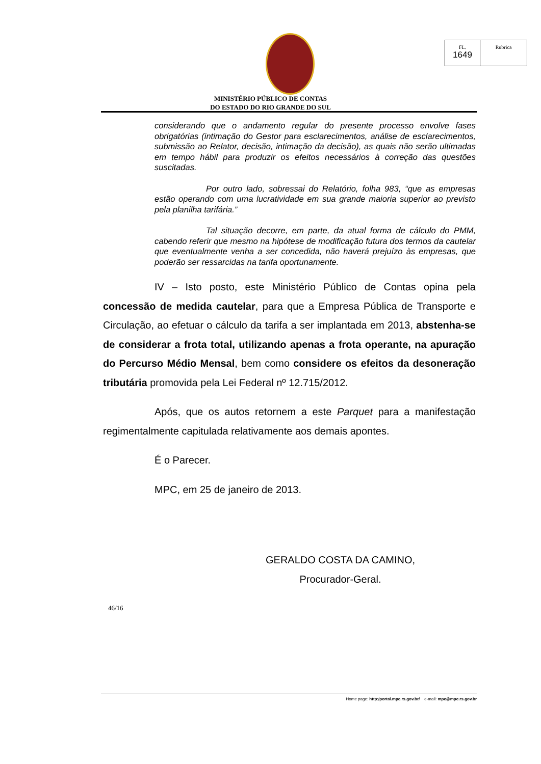FL.
1649
Rubrica
MINISTÉRIO PÚBLICO DE CONTAS
DO ESTADO DO RIO GRANDE DO SUL
considerando que o andamento regular do presente processo envolve fases obrigatórias (intimação do Gestor para esclarecimentos, análise de esclarecimentos, submissão ao Relator, decisão, intimação da decisão), as quais não serão ultimadas em tempo hábil para produzir os efeitos necessários à correção das questões suscitadas.
Por outro lado, sobressai do Relatório, folha 983, “que as empresas estão operando com uma lucratividade em sua grande maioria superior ao previsto pela planilha tarifária.”
Tal situação decorre, em parte, da atual forma de cálculo do PMM, cabendo referir que mesmo na hipótese de modificação futura dos termos da cautelar que eventualmente venha a ser concedida, não haverá prejuízo às empresas, que poderão ser ressarcidas na tarifa oportunamente.
IV – Isto posto, este Ministério Público de Contas opina pela concessão de medida cautelar, para que a Empresa Pública de Transporte e Circulação, ao efetuar o cálculo da tarifa a ser implantada em 2013, abstenha-se de considerar a frota total, utilizando apenas a frota operante, na apuração do Percurso Médio Mensal, bem como considere os efeitos da desoneração tributária promovida pela Lei Federal nº 12.715/2012.
Após, que os autos retornem a este Parquet para a manifestação regimentalmente capitulada relativamente aos demais apontes.
É o Parecer.
MPC, em 25 de janeiro de 2013.
GERALDO COSTA DA CAMINO,
Procurador-Geral.
46/16
Home page: http:/portal.mpc.rs.gov.br/ e-mail: mpc@mpc.rs.gov.br